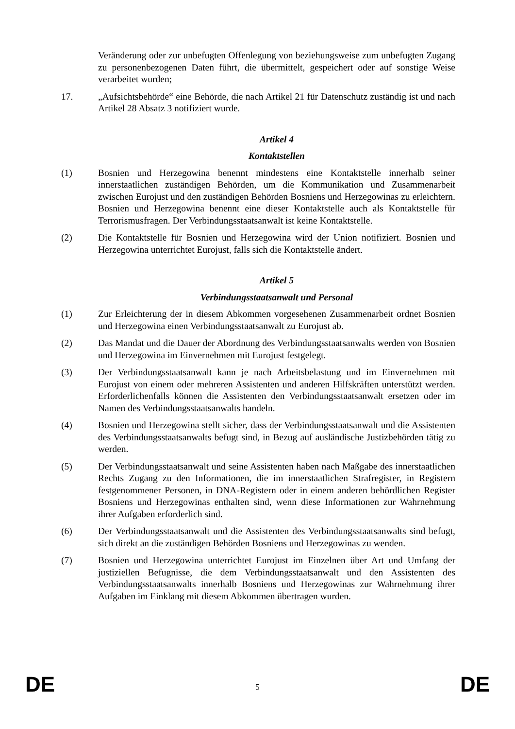Veränderung oder zur unbefugten Offenlegung von beziehungsweise zum unbefugten Zugang zu personenbezogenen Daten führt, die übermittelt, gespeichert oder auf sonstige Weise verarbeitet wurden;
17. „Aufsichtsbehörde“ eine Behörde, die nach Artikel 21 für Datenschutz zuständig ist und nach Artikel 28 Absatz 3 notifiziert wurde.
Artikel 4
Kontaktstellen
(1) Bosnien und Herzegowina benennt mindestens eine Kontaktstelle innerhalb seiner innerstaatlichen zuständigen Behörden, um die Kommunikation und Zusammenarbeit zwischen Eurojust und den zuständigen Behörden Bosniens und Herzegowinas zu erleichtern. Bosnien und Herzegowina benennt eine dieser Kontaktstelle auch als Kontaktstelle für Terrorismusfragen. Der Verbindungsstaatsanwalt ist keine Kontaktstelle.
(2) Die Kontaktstelle für Bosnien und Herzegowina wird der Union notifiziert. Bosnien und Herzegowina unterrichtet Eurojust, falls sich die Kontaktstelle ändert.
Artikel 5
Verbindungsstaatsanwalt und Personal
(1) Zur Erleichterung der in diesem Abkommen vorgesehenen Zusammenarbeit ordnet Bosnien und Herzegowina einen Verbindungsstaatsanwalt zu Eurojust ab.
(2) Das Mandat und die Dauer der Abordnung des Verbindungsstaatsanwalts werden von Bosnien und Herzegowina im Einvernehmen mit Eurojust festgelegt.
(3) Der Verbindungsstaatsanwalt kann je nach Arbeitsbelastung und im Einvernehmen mit Eurojust von einem oder mehreren Assistenten und anderen Hilfskräften unterstützt werden. Erforderlichenfalls können die Assistenten den Verbindungsstaatsanwalt ersetzen oder im Namen des Verbindungsstaatsanwalts handeln.
(4) Bosnien und Herzegowina stellt sicher, dass der Verbindungsstaatsanwalt und die Assistenten des Verbindungsstaatsanwalts befugt sind, in Bezug auf ausländische Justizbehörden tätig zu werden.
(5) Der Verbindungsstaatsanwalt und seine Assistenten haben nach Maßgabe des innerstaatlichen Rechts Zugang zu den Informationen, die im innerstaatlichen Strafregister, in Registern festgenommener Personen, in DNA-Registern oder in einem anderen behördlichen Register Bosniens und Herzegowinas enthalten sind, wenn diese Informationen zur Wahrnehmung ihrer Aufgaben erforderlich sind.
(6) Der Verbindungsstaatsanwalt und die Assistenten des Verbindungsstaatsanwalts sind befugt, sich direkt an die zuständigen Behörden Bosniens und Herzegowinas zu wenden.
(7) Bosnien und Herzegowina unterrichtet Eurojust im Einzelnen über Art und Umfang der justiziellen Befugnisse, die dem Verbindungsstaatsanwalt und den Assistenten des Verbindungsstaatsanwalts innerhalb Bosniens und Herzegowinas zur Wahrnehmung ihrer Aufgaben im Einklang mit diesem Abkommen übertragen wurden.
DE 5 DE